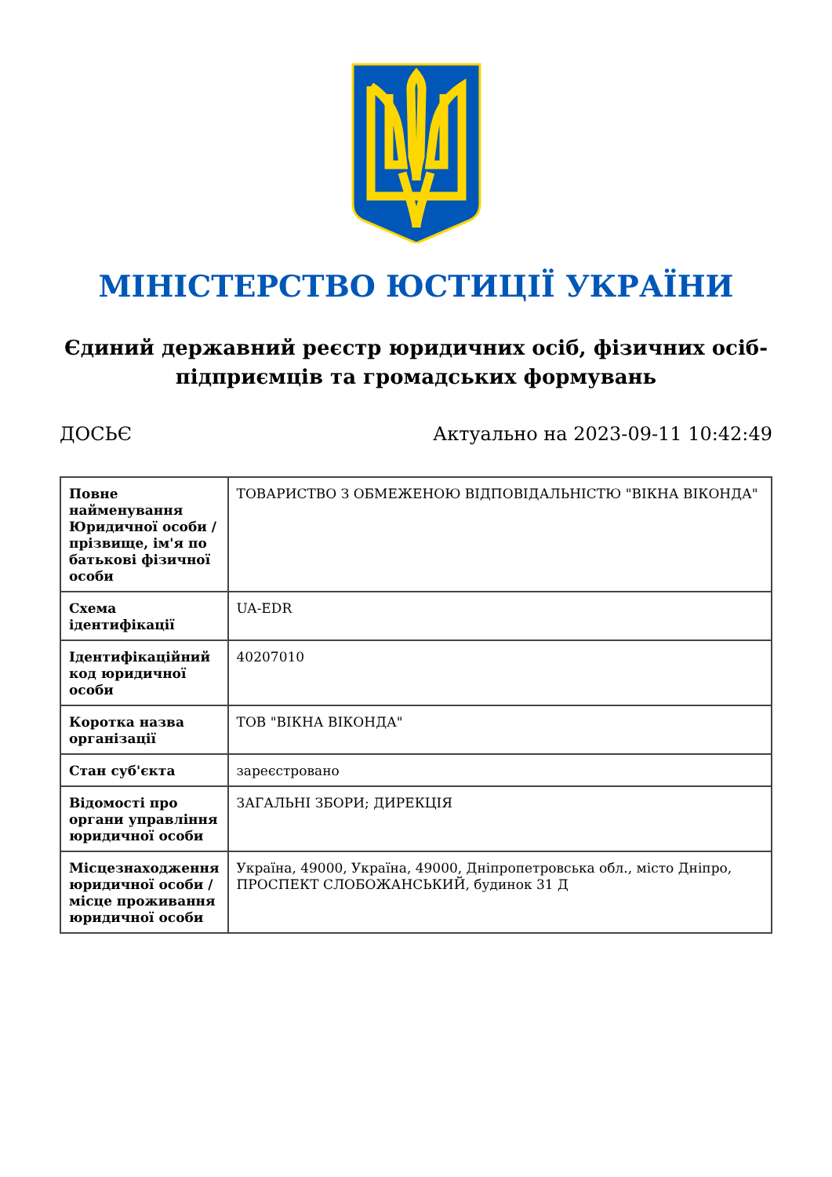МІНІСТЕРСТВО ЮСТИЦІЇ УКРАЇНИ
Єдиний державний реєстр юридичних осіб, фізичних осіб-підприємців та громадських формувань
ДОСЬЄ Актуально на 2023-09-11 10:42:49
| Повне найменування Юридичної особи / прізвище, ім'я по батькові фізичної особи | ТОВАРИСТВО З ОБМЕЖЕНОЮ ВІДПОВІДАЛЬНІСТЮ "ВІКНА ВІКОНДА" |
| Схема ідентифікації | UA-EDR |
| Ідентифікаційний код юридичної особи | 40207010 |
| Коротка назва організації | ТОВ "ВІКНА ВІКОНДА" |
| Стан суб'єкта | зареєстровано |
| Відомості про органи управління юридичної особи | ЗАГАЛЬНІ ЗБОРИ; ДИРЕКЦІЯ |
| Місцезнаходження юридичної особи / місце проживання юридичної особи | Україна, 49000, Україна, 49000, Дніпропетровська обл., місто Дніпро, ПРОСПЕКТ СЛОБОЖАНСЬКИЙ, будинок 31 Д |